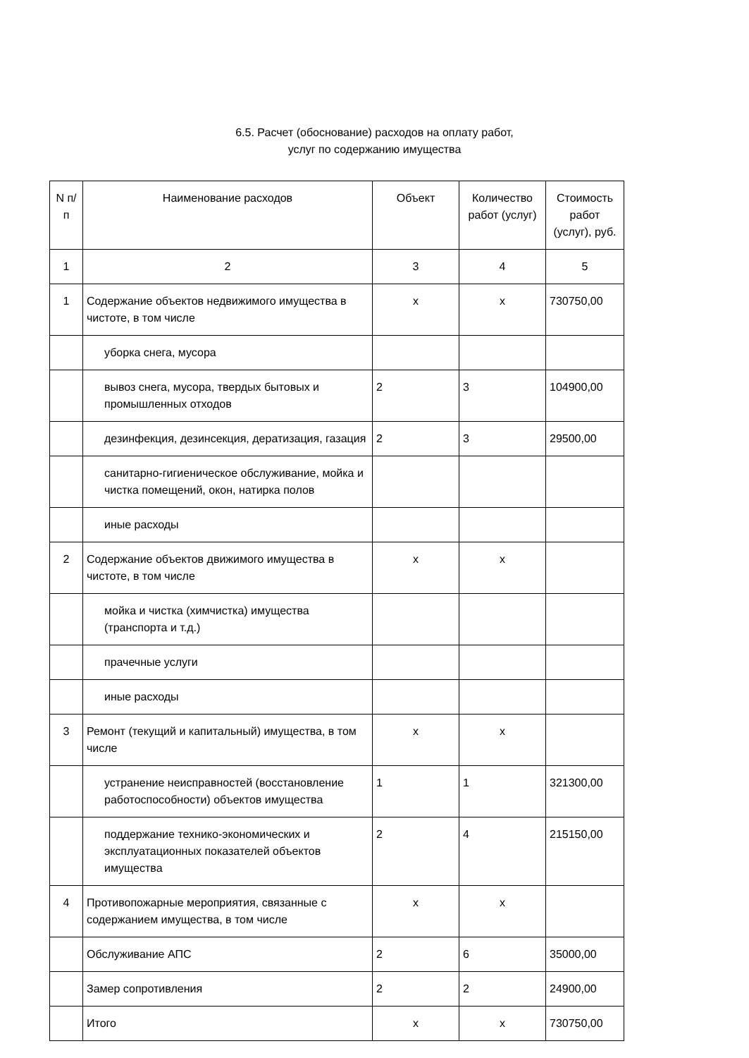6.5. Расчет (обоснование) расходов на оплату работ,
услуг по содержанию имущества
| N п/п | Наименование расходов | Объект | Количество работ (услуг) | Стоимость работ (услуг), руб. |
| --- | --- | --- | --- | --- |
| 1 | 2 | 3 | 4 | 5 |
| 1 | Содержание объектов недвижимого имущества в чистоте, в том числе | x | x | 730750,00 |
| | уборка снега, мусора | | | |
| | вывоз снега, мусора, твердых бытовых и промышленных отходов | 2 | 3 | 104900,00 |
| | дезинфекция, дезинсекция, дератизация, газация | 2 | 3 | 29500,00 |
| | санитарно-гигиеническое обслуживание, мойка и чистка помещений, окон, натирка полов | | | |
| | иные расходы | | | |
| 2 | Содержание объектов движимого имущества в чистоте, в том числе | x | x | |
| | мойка и чистка (химчистка) имущества (транспорта и т.д.) | | | |
| | прачечные услуги | | | |
| | иные расходы | | | |
| 3 | Ремонт (текущий и капитальный) имущества, в том числе | x | x | |
| | устранение неисправностей (восстановление работоспособности) объектов имущества | 1 | 1 | 321300,00 |
| | поддержание технико-экономических и эксплуатационных показателей объектов имущества | 2 | 4 | 215150,00 |
| 4 | Противопожарные мероприятия, связанные с содержанием имущества, в том числе | x | x | |
| | Обслуживание АПС | 2 | 6 | 35000,00 |
| | Замер сопротивления | 2 | 2 | 24900,00 |
| | Итого | x | x | 730750,00 |